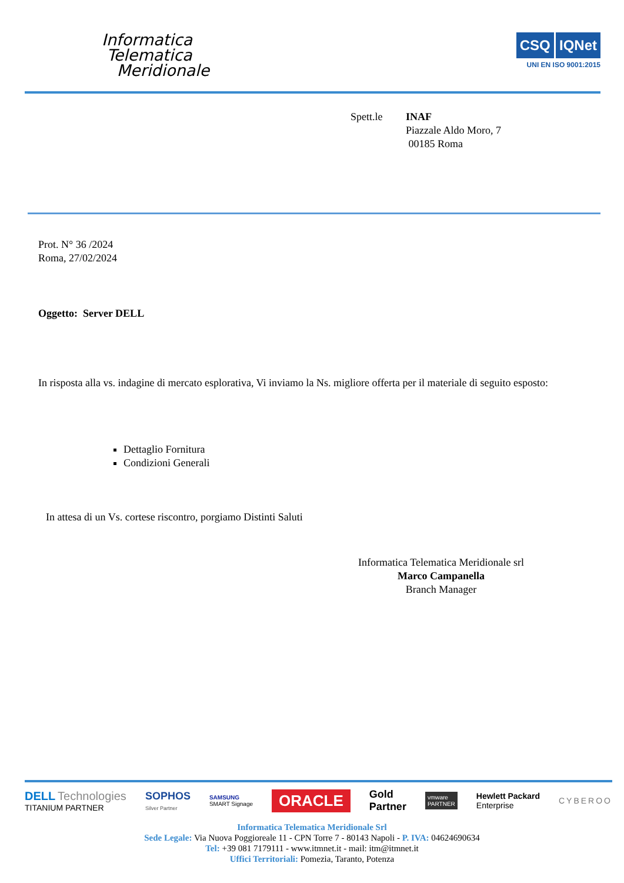Informatica
Telematica
Meridionale
CSQ IQNet
UNI EN ISO 9001:2015
Spett.le INAF
Piazzale Aldo Moro, 7
00185 Roma
Prot. N° 36 /2024
Roma, 27/02/2024
Oggetto: Server DELL
In risposta alla vs. indagine di mercato esplorativa, Vi inviamo la Ns. migliore offerta per il materiale di seguito esposto:
Dettaglio Fornitura
Condizioni Generali
In attesa di un Vs. cortese riscontro, porgiamo Distinti Saluti
Informatica Telematica Meridionale srl
Marco Campanella
Branch Manager
DELL Technologies
TITANIUM PARTNER
SOPHOS
Silver Partner
SAMSUNG
SMART Signage
ORACLE
Gold
Partner
vmware
PARTNER
Hewlett Packard
Enterprise
CYBEROO
Informatica Telematica Meridionale Srl
Sede Legale: Via Nuova Poggioreale 11 - CPN Torre 7 - 80143 Napoli - P. IVA: 04624690634
Tel: +39 081 7179111 - www.itmnet.it - mail: itm@itmnet.it
Uffici Territoriali: Pomezia, Taranto, Potenza